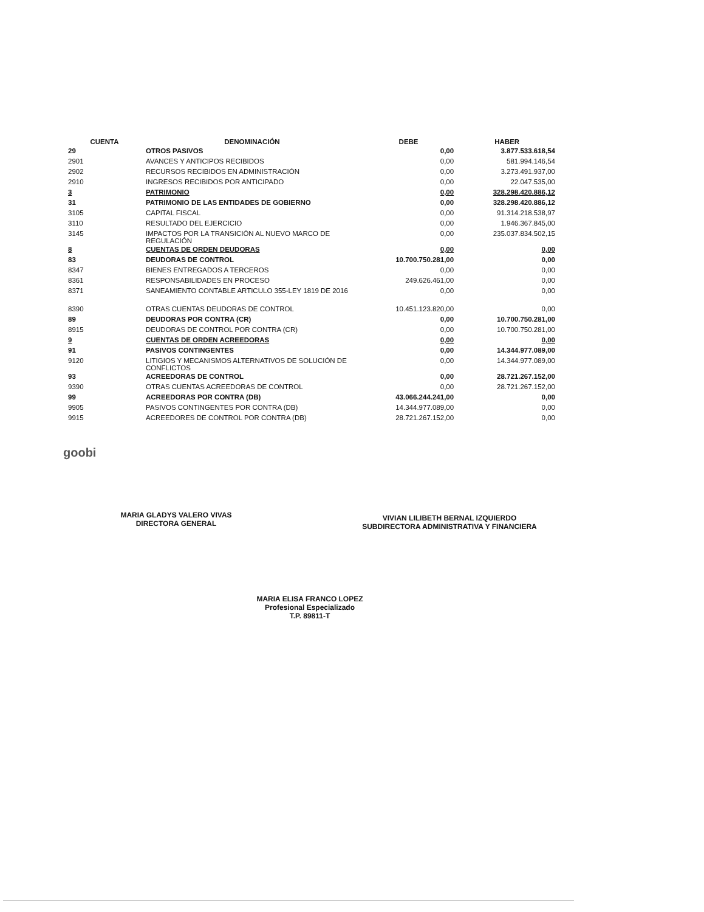| CUENTA | DENOMINACIÓN | DEBE | HABER |
| --- | --- | --- | --- |
| 29 | OTROS PASIVOS | 0,00 | 3.877.533.618,54 |
| 2901 | AVANCES Y ANTICIPOS RECIBIDOS | 0,00 | 581.994.146,54 |
| 2902 | RECURSOS RECIBIDOS EN ADMINISTRACIÓN | 0,00 | 3.273.491.937,00 |
| 2910 | INGRESOS RECIBIDOS POR ANTICIPADO | 0,00 | 22.047.535,00 |
| 3 | PATRIMONIO | 0,00 | 328.298.420.886,12 |
| 31 | PATRIMONIO DE LAS ENTIDADES DE GOBIERNO | 0,00 | 328.298.420.886,12 |
| 3105 | CAPITAL FISCAL | 0,00 | 91.314.218.538,97 |
| 3110 | RESULTADO DEL EJERCICIO | 0,00 | 1.946.367.845,00 |
| 3145 | IMPACTOS POR LA TRANSICIÓN AL NUEVO MARCO DE REGULACIÓN | 0,00 | 235.037.834.502,15 |
| 8 | CUENTAS DE ORDEN DEUDORAS | 0,00 | 0,00 |
| 83 | DEUDORAS DE CONTROL | 10.700.750.281,00 | 0,00 |
| 8347 | BIENES ENTREGADOS A TERCEROS | 0,00 | 0,00 |
| 8361 | RESPONSABILIDADES EN PROCESO | 249.626.461,00 | 0,00 |
| 8371 | SANEAMIENTO CONTABLE ARTICULO 355-LEY 1819 DE 2016 | 0,00 | 0,00 |
| 8390 | OTRAS CUENTAS DEUDORAS DE CONTROL | 10.451.123.820,00 | 0,00 |
| 89 | DEUDORAS POR CONTRA (CR) | 0,00 | 10.700.750.281,00 |
| 8915 | DEUDORAS DE CONTROL POR CONTRA (CR) | 0,00 | 10.700.750.281,00 |
| 9 | CUENTAS DE ORDEN ACREEDORAS | 0,00 | 0,00 |
| 91 | PASIVOS CONTINGENTES | 0,00 | 14.344.977.089,00 |
| 9120 | LITIGIOS Y MECANISMOS ALTERNATIVOS DE SOLUCIÓN DE CONFLICTOS | 0,00 | 14.344.977.089,00 |
| 93 | ACREEDORAS DE CONTROL | 0,00 | 28.721.267.152,00 |
| 9390 | OTRAS CUENTAS ACREEDORAS DE CONTROL | 0,00 | 28.721.267.152,00 |
| 99 | ACREEDORAS POR CONTRA (DB) | 43.066.244.241,00 | 0,00 |
| 9905 | PASIVOS CONTINGENTES POR CONTRA (DB) | 14.344.977.089,00 | 0,00 |
| 9915 | ACREEDORES DE CONTROL POR CONTRA (DB) | 28.721.267.152,00 | 0,00 |
goobi
MARIA GLADYS VALERO VIVAS
DIRECTORA GENERAL
VIVIAN LILIBETH BERNAL IZQUIERDO
SUBDIRECTORA ADMINISTRATIVA Y FINANCIERA
MARIA ELISA FRANCO LOPEZ
Profesional Especializado
T.P. 89811-T